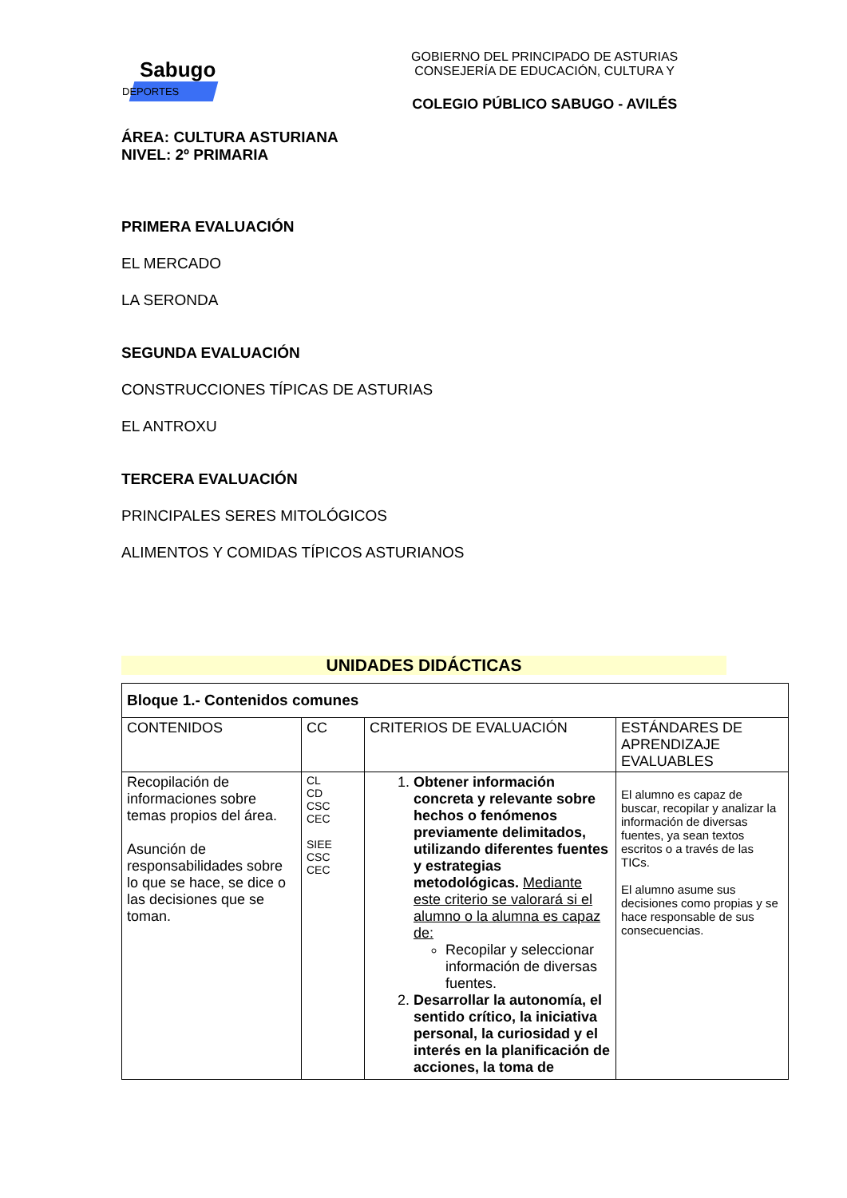Sabugo
DEPORTES
GOBIERNO DEL PRINCIPADO DE ASTURIAS
CONSEJERÍA DE EDUCACIÓN, CULTURA Y
COLEGIO PÚBLICO SABUGO - AVILÉS
ÁREA: CULTURA ASTURIANA
NIVEL: 2º PRIMARIA
PRIMERA EVALUACIÓN
EL MERCADO
LA SERONDA
SEGUNDA EVALUACIÓN
CONSTRUCCIONES TÍPICAS DE ASTURIAS
EL ANTROXU
TERCERA EVALUACIÓN
PRINCIPALES SERES MITOLÓGICOS
ALIMENTOS Y COMIDAS TÍPICOS ASTURIANOS
UNIDADES DIDÁCTICAS
| Bloque 1.- Contenidos comunes | | | |
| CONTENIDOS | CC | CRITERIOS DE EVALUACIÓN | ESTÁNDARES DE APRENDIZAJE EVALUABLES |
| Recopilación de informaciones sobre temas propios del área. Asunción de responsabilidades sobre lo que se hace, se dice o las decisiones que se toman. | CL CD CSC CEC SIEE CSC CEC | 1. Obtener información concreta y relevante sobre hechos o fenómenos previamente delimitados, utilizando diferentes fuentes y estrategias metodológicas. Mediante este criterio se valorará si el alumno o la alumna es capaz de: Recopilar y seleccionar información de diversas fuentes. 2. Desarrollar la autonomía, el sentido crítico, la iniciativa personal, la curiosidad y el interés en la planificación de acciones, la toma de | El alumno es capaz de buscar, recopilar y analizar la información de diversas fuentes, ya sean textos escritos o a través de las TICs. El alumno asume sus decisiones como propias y se hace responsable de sus consecuencias. |